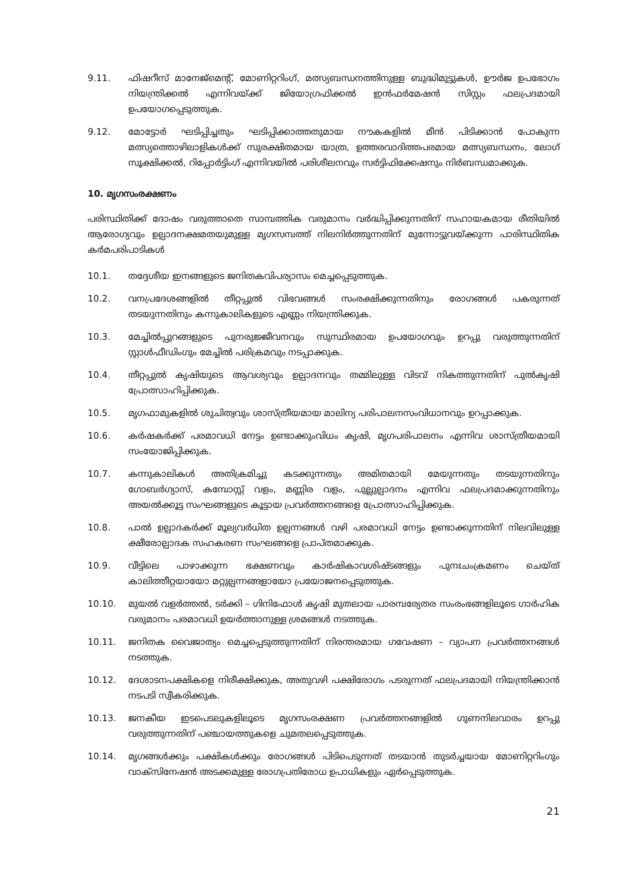9.11. ഫിഷറീസ് മാനേജ്മെന്റ്, മോണിറ്ററിംഗ്, മത്സ്യബന്ധനത്തിനുള്ള ബുദ്ധിമുട്ടുകൾ, ഊർജ ഉപഭോഗം നിയന്ത്രിക്കൽ എന്നിവയ്ക്ക് ജിയോഗ്രഫിക്കൽ ഇൻഫർമേഷൻ സിസ്റ്റം ഫലപ്രദമായി ഉപയോഗപ്പെടുത്തുക.
9.12. മോട്ടോർ ഘടിപ്പിച്ചതും ഘടിപ്പിക്കാത്തതുമായ നൗകകളിൽ മീൻ പിടിക്കാൻ പോകുന്ന മത്സ്യത്തൊഴിലാളികൾക്ക് സുരക്ഷിതമായ യാത്ര, ഉത്തരവാദിത്തപരമായ മത്സ്യബന്ധനം, ലോഗ് സൂക്ഷിക്കൽ, റിപ്പോർട്ടിംഗ് എന്നിവയിൽ പരിശീലനവും സർട്ടിഫിക്കേഷനും നിർബന്ധമാക്കുക.
10. മൃഗസംരക്ഷണം
പരിസ്ഥിതിക്ക് ദോഷം വരുത്താതെ സാമ്പത്തിക വരുമാനം വർദ്ധിപ്പിക്കുന്നതിന് സഹായകമായ രീതിയിൽ ആരോഗ്യവും ഉല്പാദനക്ഷമതയുമുള്ള മൃഗസമ്പത്ത് നിലനിർത്തുന്നതിന് മുന്നോട്ടുവയ്ക്കുന്ന പാരിസ്ഥിതിക കർമപരിപാടികൾ
10.1. തദ്ദേശീയ ഇനങ്ങളുടെ ജനിതകവിപര്യാസം മെച്ചപ്പെടുത്തുക.
10.2. വനപ്രദേശങ്ങളിൽ തീറ്റപ്പുൽ വിഭവങ്ങൾ സംരക്ഷിക്കുന്നതിനും രോഗങ്ങൾ പകരുന്നത് തടയുന്നതിനും കന്നുകാലികളുടെ എണ്ണം നിയന്ത്രിക്കുക.
10.3. മേച്ചിൽപ്പുറങ്ങളുടെ പുനരുജ്ജീവനവും സുസ്ഥിരമായ ഉപയോഗവും ഉറപ്പു വരുത്തുന്നതിന് സ്റ്റാൾഫീഡിംഗും മേച്ചിൽ പരിക്രമവും നടപ്പാക്കുക.
10.4. തീറ്റപ്പുൽ കൃഷിയുടെ ആവശ്യവും ഉല്പാദനവും തമ്മിലുള്ള വിടവ് നികത്തുന്നതിന് പുൽകൃഷി പ്രോത്സാഹിപ്പിക്കുക.
10.5. മൃഗഫാമുകളിൽ ശുചിത്വവും ശാസ്ത്രീയമായ മാലിന്യ പരിപാലനസംവിധാനവും ഉറപ്പാക്കുക.
10.6. കർഷകർക്ക് പരമാവധി നേട്ടം ഉണ്ടാക്കുംവിധം കൃഷി, മൃഗപരിപാലനം എന്നിവ ശാസ്ത്രീയമായി സംയോജിപ്പിക്കുക.
10.7. കന്നുകാലികൾ അതിക്രമിച്ചു കടക്കുന്നതും അമിതമായി മേയുന്നതും തടയുന്നതിനും ഗോബർഗ്യാസ്, കമ്പോസ്റ്റ് വളം, മണ്ണിര വളം, പുല്ലുല്പാദനം എന്നിവ ഫലപ്രദമാക്കുന്നതിനും അയൽക്കൂട്ട സംഘങ്ങളുടെ കൂട്ടായ പ്രവർത്തനങ്ങളെ പ്രോത്സാഹിപ്പിക്കുക.
10.8. പാൽ ഉല്പാദകർക്ക് മൂല്യവർധിത ഉല്പന്നങ്ങൾ വഴി പരമാവധി നേട്ടം ഉണ്ടാക്കുന്നതിന് നിലവിലുള്ള ക്ഷീരോല്പാദക സഹകരണ സംഘങ്ങളെ പ്രാപ്തമാക്കുക.
10.9. വീട്ടിലെ പാഴാക്കുന്ന ഭക്ഷണവും കാർഷികാവശിഷ്ടങ്ങളും പുനഃചംക്രമണം ചെയ്ത് കാലിത്തീറ്റയായോ മറ്റുല്പന്നങ്ങളായോ പ്രയോജനപ്പെടുത്തുക.
10.10. മുയൽ വളർത്തൽ, ടർക്കി – ഗിനിഫോൾ കൃഷി മുതലായ പാരമ്പര്യേതര സംരംഭങ്ങളിലൂടെ ഗാർഹിക വരുമാനം പരമാവധി ഉയർത്താനുള്ള ശ്രമങ്ങൾ നടത്തുക.
10.11. ജനിതക വൈജാത്യം മെച്ചപ്പെടുത്തുന്നതിന് നിരന്തരമായ ഗവേഷണ – വ്യാപന പ്രവർത്തനങ്ങൾ നടത്തുക.
10.12. ദേശാടനപക്ഷികളെ നിരീക്ഷിക്കുക, അതുവഴി പക്ഷിരോഗം പടരുന്നത് ഫലപ്രദമായി നിയന്ത്രിക്കാൻ നടപടി സ്വീകരിക്കുക.
10.13. ജനകീയ ഇടപെടലുകളിലൂടെ മൃഗസംരക്ഷണ പ്രവർത്തനങ്ങളിൽ ഗുണനിലവാരം ഉറപ്പു വരുത്തുന്നതിന് പഞ്ചായത്തുകളെ ചുമതലപ്പെടുത്തുക.
10.14. മൃഗങ്ങൾക്കും പക്ഷികൾക്കും രോഗങ്ങൾ പിടിപെടുന്നത് തടയാൻ തുടർച്ചയായ മോണിറ്ററിംഗും വാക്സിനേഷൻ അടക്കമുള്ള രോഗപ്രതിരോധ ഉപാധികളും ഏർപ്പെടുത്തുക.
21